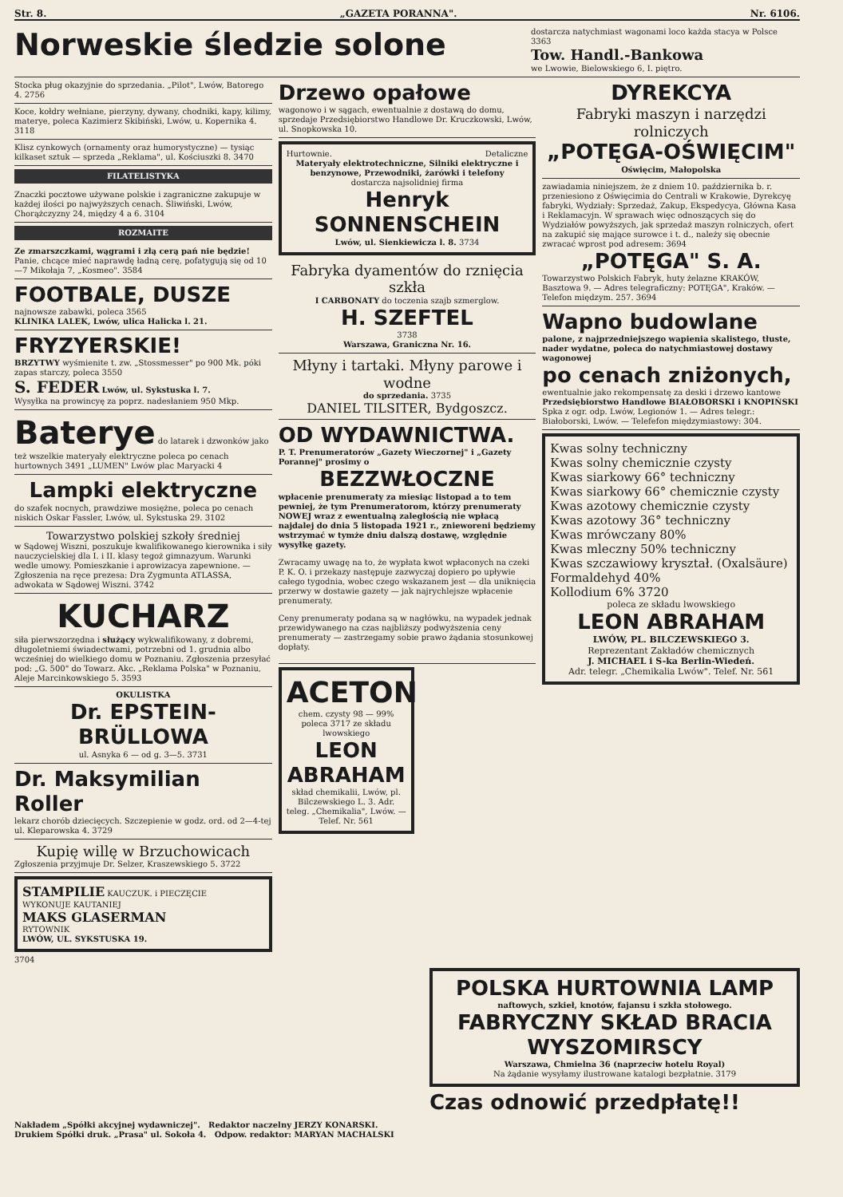Str. 8. „GAZETA PORANNA". Nr. 6106.
Norweskie śledzie solone
dostarcza natychmiast wagonami loco każda stacya w Polsce 3363
Tow. Handl.-Bankowa
we Lwowie, Bielowskiego 6, I. piętro.
Stocka pług okazyjnie do sprzedania. „Pilot", Lwów, Batorego 4. 2756
Koce, kołdry wełniane, pierzyny, dywany, chodniki, kapy, kilimy, materye, poleca Kazimierz Skibiński, Lwów, u. Kopernika 4. 3118
Klisz cynkowych (ornamenty oraz humorystyczne) — tysiąc kilkaset sztuk — sprzeda „Reklama", ul. Kościuszki 8. 3470
FILATELISTYKA
Znaczki pocztowe używane polskie i zagraniczne zakupuje w każdej ilości po najwyższych cenach. Śliwiński, Lwów, Chorążczyzny 24, między 4 a 6. 3104
ROZMAITE
Ze zmarszczkami, wągrami i złą cerą pań nie będzie! Panie, chcące mieć naprawdę ładną cerę, pofatygują się od 10—7 Mikołaja 7, „Kosmeo". 3584
FOOTBALE, DUSZE
najnowsze zabawki, poleca 3565
KLINIKA LALEK, Lwów, ulica Halicka l. 21.
FRYZYERSKIE!
BRZYTWY wyśmienite t. zw. „Stossmesser" po 900 Mk. póki zapas starczy, poleca 3550
S. FEDER Lwów, ul. Sykstuska l. 7.
Wysyłka na prowincyę za poprz. nadesłaniem 950 Mkp.
Baterye do latarek i dzwonków jako też wszelkie materyały elektryczne poleca po cenach hurtownych 3491 „LUMEN" Lwów plac Maryacki 4
Lampki elektryczne
do szafek nocnych, prawdziwe mosiężne, poleca po cenach niskich Oskar Fassler, Lwów, ul. Sykstuska 29. 3102
Towarzystwo polskiej szkoły średniej
w Sądowej Wiszni, poszukuje kwalifikowanego kierownika i siły nauczycielskiej dla I. i II. klasy tegoż gimnazyum. Warunki wedle umowy. Pomieszkanie i aprowizacya zapewnione. — Zgłoszenia na ręce prezesa: Dra Zygmunta ATLASSA, adwokata w Sądowej Wiszni. 3742
KUCHARZ
siła pierwszorzędna i służący wykwalifikowany, z dobremi, długoletniemi świadectwami, potrzebni od 1. grudnia albo wcześniej do wielkiego domu w Poznaniu. Zgłoszenia przesyłać pod: „G. 500" do Towarz. Akc. „Reklama Polska" w Poznaniu, Aleje Marcinkowskiego 5. 3593
OKULISTKA
Dr. EPSTEIN-BRÜLLOWA
ul. Asnyka 6 — od g. 3—5. 3731
Dr. Maksymilian Roller
lekarz chorób dziecięcych. Szczepienie w godz. ord. od 2—4-tej ul. Kleparowska 4. 3729
Kupię willę w Brzuchowicach
Zgłoszenia przyjmuje Dr. Selzer, Kraszewskiego 5. 3722
STAMPILIE KAUCZUK. i PIECZĘCIE
WYKONUJE KAUTANIEJ
MAKS GLASERMAN
RYTOWNIK
LWÓW, UL. SYKSTUSKA 19.
3704
Drzewo opałowe
wagonowo i w sągach, ewentualnie z dostawą do domu, sprzedaje Przedsiębiorstwo Handlowe Dr. Kruczkowski, Lwów, ul. Snopkowska 10.
Hurtownie. Detaliczne
Materyały elektrotechniczne, Silniki elektryczne i benzynowe, Przewodniki, żarówki i telefony
dostarcza najsolidniej firma
Henryk SONNENSCHEIN
Lwów, ul. Sienkiewicza l. 8. 3734
Fabryka dyamentów do rznięcia szkła
I CARBONATY do toczenia szajb szmerglow.
H. SZEFTEL
3738
Warszawa, Graniczna Nr. 16.
Młyny i tartaki. Młyny parowe i wodne
do sprzedania. 3735
DANIEL TILSITER, Bydgoszcz.
OD WYDAWNICTWA.
P. T. Prenumeratorów „Gazety Wieczornej" i „Gazety Porannej" prosimy o
BEZZWŁOCZNE
wpłacenie prenumeraty za miesiąc listopad a to tem pewniej, że tym Prenumeratorom, którzy prenumeraty NOWEJ wraz z ewentualną zaległością nie wpłacą najdalej do dnia 5 listopada 1921 r., znieworeni będziemy wstrzymać w tymże dniu dalszą dostawę, względnie wysyłkę gazety.
Zwracamy uwagę na to, że wypłata kwot wpłaconych na czeki P. K. O. i przekazy następuje zazwyczaj dopiero po upływie całego tygodnia, wobec czego wskazanem jest — dla uniknięcia przerwy w dostawie gazety — jak najrychlejsze wpłacenie prenumeraty.
Ceny prenumeraty podana są w nagłówku, na wypadek jednak przewidywanego na czas najbliższy podwyższenia ceny prenumeraty — zastrzegamy sobie prawo żądania stosunkowej dopłaty.
ACETON
chem. czysty 98 — 99% poleca 3717 ze składu lwowskiego
LEON ABRAHAM
skład chemikalii, Lwów, pl. Bilczewskiego L. 3. Adr. teleg. „Chemikalia", Lwów. — Telef. Nr. 561
DYREKCYA
Fabryki maszyn i narzędzi rolniczych
„POTĘGA-OŚWIĘCIM"
Oświęcim, Małopolska
zawiadamia niniejszem, że z dniem 10. października b. r. przeniesiono z Oświęcimia do Centrali w Krakowie, Dyrekcyę fabryki, Wydziały: Sprzedaż, Zakup, Ekspedycya, Główna Kasa i Reklamacyjn. W sprawach więc odnoszących się do Wydziałów powyższych, jak sprzedaż maszyn rolniczych, ofert na zakupić się mające surowce i t. d., należy się obecnie zwracać wprost pod adresem: 3694
„POTĘGA" S. A.
Towarzystwo Polskich Fabryk, huty żelazne KRAKÓW, Basztowa 9. — Adres telegraficzny: POTĘGA", Kraków. — Telefon międzym. 257. 3694
Wapno budowlane
palone, z najprzedniejszego wapienia skalistego, tłuste, nader wydatne, poleca do natychmiastowej dostawy wagonowej
po cenach zniżonych,
ewentualnie jako rekompensatę za deski i drzewo kantowe
Przedsiębiorstwo Handlowe BIAŁOBORSKI i KNOPIŃSKI
Spka z ogr. odp. Lwów, Legionów 1. — Adres telegr.: Białoborski, Lwów. — Telefefon międzymiastowy: 304.
Kwas solny techniczny
Kwas solny chemicznie czysty
Kwas siarkowy 66° techniczny
Kwas siarkowy 66° chemicznie czysty
Kwas azotowy chemicznie czysty
Kwas azotowy 36° techniczny
Kwas mrówczany 80%
Kwas mleczny 50% techniczny
Kwas szczawiowy kryształ. (Oxalsäure)
Formaldehyd 40%
Kollodium 6% 3720
poleca ze składu lwowskiego
LEON ABRAHAM
LWÓW, PL. BILCZEWSKIEGO 3.
Reprezentant Zakładów chemicznych
J. MICHAEL i S-ka Berlin-Wiedeń.
Adr. telegr. „Chemikalia Lwów". Telef. Nr. 561
POLSKA HURTOWNIA LAMP
naftowych, szkieł, knotów, fajansu i szkła stołowego.
FABRYCZNY SKŁAD BRACIA WYSZOMIRSCY
Warszawa, Chmielna 36 (naprzeciw hotelu Royal)
Na żądanie wysyłamy ilustrowane katalogi bezpłatnie. 3179
Czas odnowić przedpłatę!!
Nakładem „Spółki akcyjnej wydawniczej". Redaktor naczelny JERZY KONARSKI.
Drukiem Spółki druk. „Prasa" ul. Sokoła 4. Odpow. redaktor: MARYAN MACHALSKI